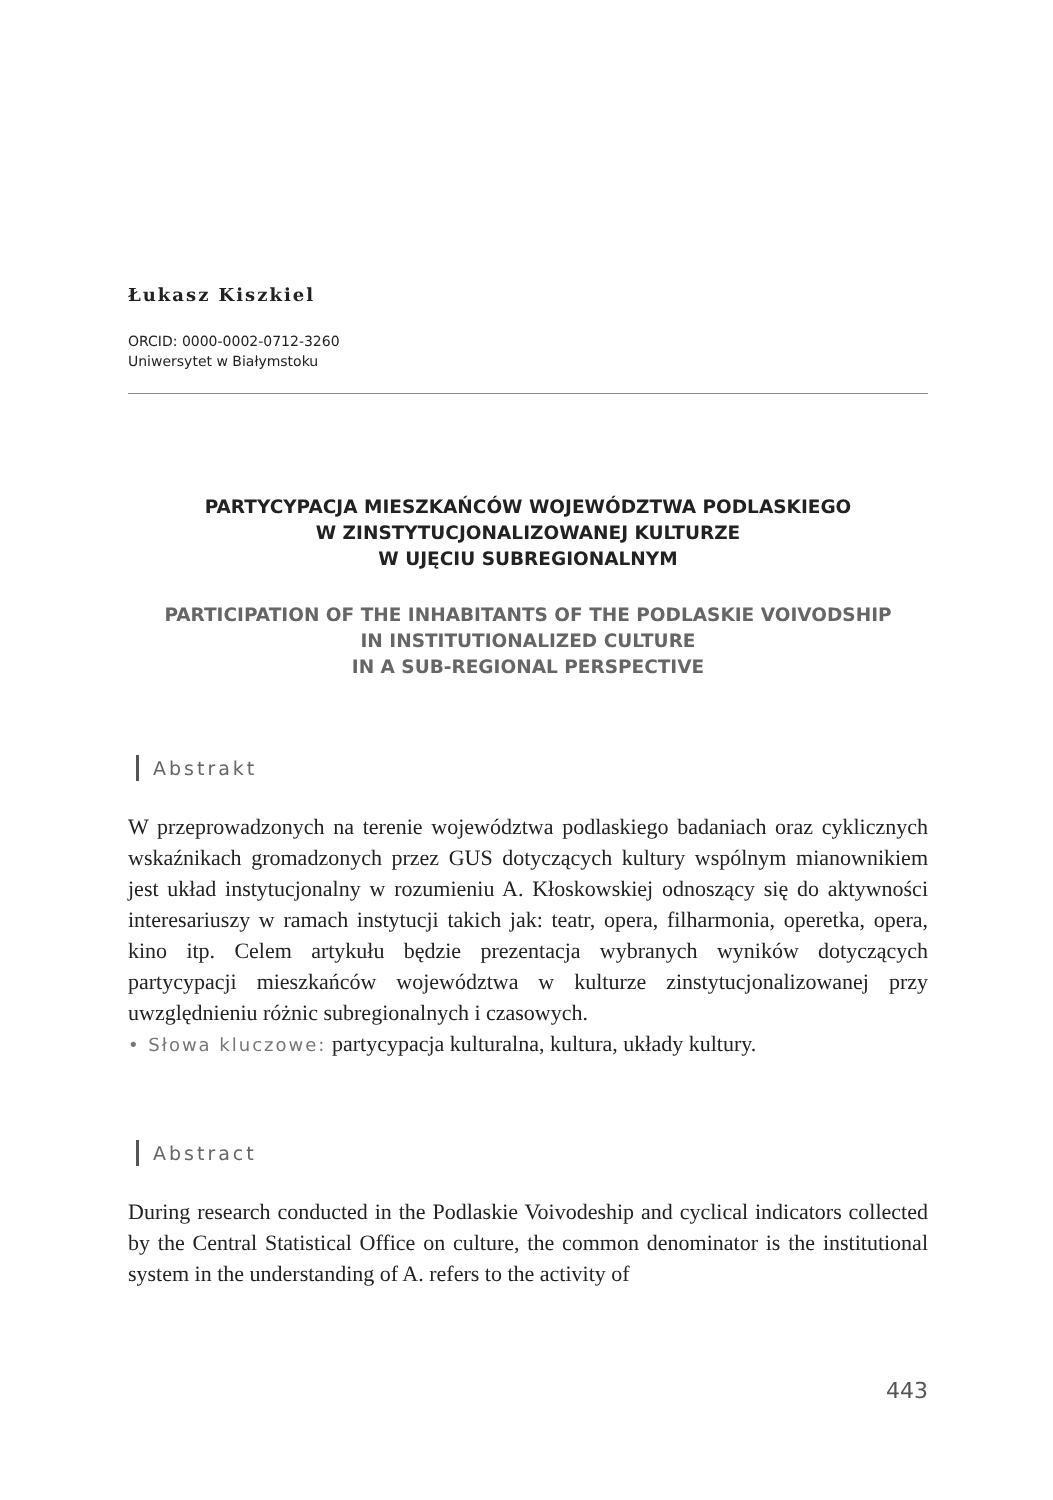Łukasz Kiszkiel
ORCID: 0000-0002-0712-3260
Uniwersytet w Białymstoku
PARTYCYPACJA MIESZKAŃCÓW WOJEWÓDZTWA PODLASKIEGO
W ZINSTYTUCJONALIZOWANEJ KULTURZE
W UJĘCIU SUBREGIONALNYM
PARTICIPATION OF THE INHABITANTS OF THE PODLASKIE VOIVODSHIP
IN INSTITUTIONALIZED CULTURE
IN A SUB-REGIONAL PERSPECTIVE
Abstrakt
W przeprowadzonych na terenie województwa podlaskiego badaniach oraz cyklicznych wskaźnikach gromadzonych przez GUS dotyczących kultury wspólnym mianownikiem jest układ instytucjonalny w rozumieniu A. Kłoskowskiej odnoszący się do aktywności interesariuszy w ramach instytucji takich jak: teatr, opera, filharmonia, operetka, opera, kino itp. Celem artykułu będzie prezentacja wybranych wyników dotyczących partycypacji mieszkańców województwa w kulturze zinstytucjonalizowanej przy uwzględnieniu różnic subregionalnych i czasowych.
• Słowa kluczowe: partycypacja kulturalna, kultura, układy kultury.
Abstract
During research conducted in the Podlaskie Voivodeship and cyclical indicators collected by the Central Statistical Office on culture, the common denominator is the institutional system in the understanding of A. refers to the activity of
443